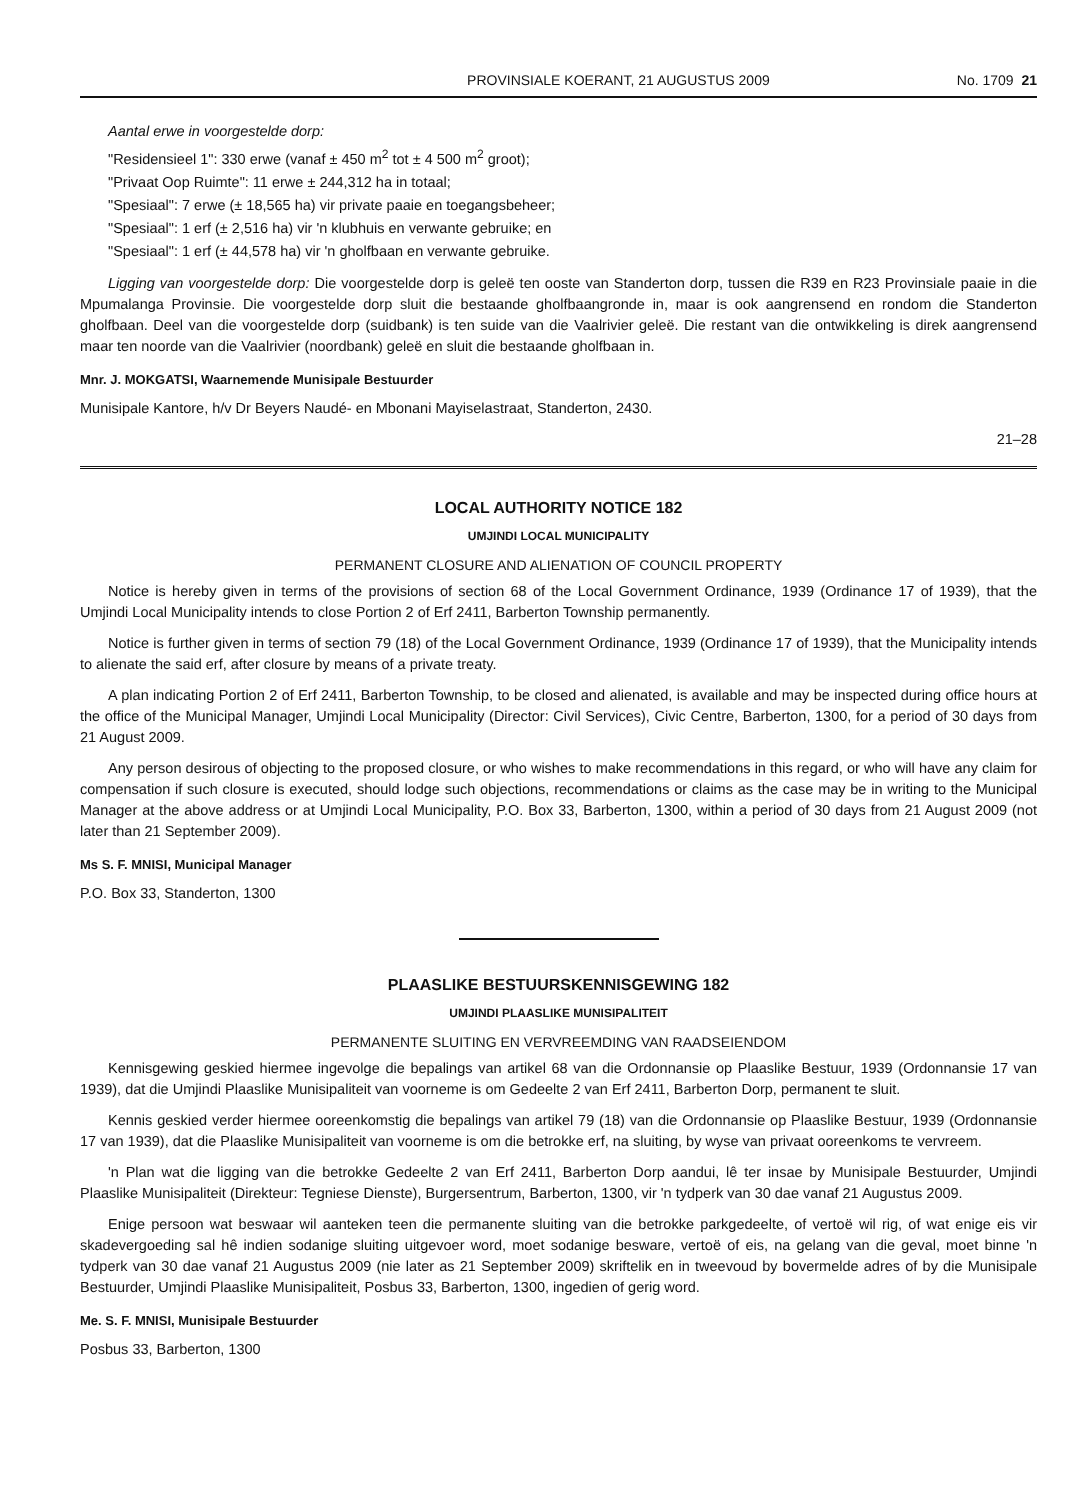PROVINSIALE KOERANT, 21 AUGUSTUS 2009 No. 1709 21
Aantal erwe in voorgestelde dorp:
"Residensieel 1": 330 erwe (vanaf ± 450 m<sup>2</sup> tot ± 4 500 m<sup>2</sup> groot);
"Privaat Oop Ruimte": 11 erwe ± 244,312 ha in totaal;
"Spesiaal": 7 erwe (± 18,565 ha) vir private paaie en toegangsbeheer;
"Spesiaal": 1 erf (± 2,516 ha) vir 'n klubhuis en verwante gebruike; en
"Spesiaal": 1 erf (± 44,578 ha) vir 'n gholfbaan en verwante gebruike.
Ligging van voorgestelde dorp: Die voorgestelde dorp is geleë ten ooste van Standerton dorp, tussen die R39 en R23 Provinsiale paaie in die Mpumalanga Provinsie. Die voorgestelde dorp sluit die bestaande gholfbaangronde in, maar is ook aangrensend en rondom die Standerton gholfbaan. Deel van die voorgestelde dorp (suidbank) is ten suide van die Vaalrivier geleë. Die restant van die ontwikkeling is direk aangrensend maar ten noorde van die Vaalrivier (noordbank) geleë en sluit die bestaande gholfbaan in.
Mnr. J. MOKGATSI, Waarnemende Munisipale Bestuurder
Munisipale Kantore, h/v Dr Beyers Naudé- en Mbonani Mayiselastraat, Standerton, 2430.
21–28
LOCAL AUTHORITY NOTICE 182
UMJINDI LOCAL MUNICIPALITY
PERMANENT CLOSURE AND ALIENATION OF COUNCIL PROPERTY
Notice is hereby given in terms of the provisions of section 68 of the Local Government Ordinance, 1939 (Ordinance 17 of 1939), that the Umjindi Local Municipality intends to close Portion 2 of Erf 2411, Barberton Township permanently.
Notice is further given in terms of section 79 (18) of the Local Government Ordinance, 1939 (Ordinance 17 of 1939), that the Municipality intends to alienate the said erf, after closure by means of a private treaty.
A plan indicating Portion 2 of Erf 2411, Barberton Township, to be closed and alienated, is available and may be inspected during office hours at the office of the Municipal Manager, Umjindi Local Municipality (Director: Civil Services), Civic Centre, Barberton, 1300, for a period of 30 days from 21 August 2009.
Any person desirous of objecting to the proposed closure, or who wishes to make recommendations in this regard, or who will have any claim for compensation if such closure is executed, should lodge such objections, recommendations or claims as the case may be in writing to the Municipal Manager at the above address or at Umjindi Local Municipality, P.O. Box 33, Barberton, 1300, within a period of 30 days from 21 August 2009 (not later than 21 September 2009).
Ms S. F. MNISI, Municipal Manager
P.O. Box 33, Standerton, 1300
PLAASLIKE BESTUURSKENNISGEWING 182
UMJINDI PLAASLIKE MUNISIPALITEIT
PERMANENTE SLUITING EN VERVREEMDING VAN RAADSEIENDOM
Kennisgewing geskied hiermee ingevolge die bepalings van artikel 68 van die Ordonnansie op Plaaslike Bestuur, 1939 (Ordonnansie 17 van 1939), dat die Umjindi Plaaslike Munisipaliteit van voorneme is om Gedeelte 2 van Erf 2411, Barberton Dorp, permanent te sluit.
Kennis geskied verder hiermee ooreenkomstig die bepalings van artikel 79 (18) van die Ordonnansie op Plaaslike Bestuur, 1939 (Ordonnansie 17 van 1939), dat die Plaaslike Munisipaliteit van voorneme is om die betrokke erf, na sluiting, by wyse van privaat ooreenkoms te vervreem.
'n Plan wat die ligging van die betrokke Gedeelte 2 van Erf 2411, Barberton Dorp aandui, lê ter insae by Munisipale Bestuurder, Umjindi Plaaslike Munisipaliteit (Direkteur: Tegniese Dienste), Burgersentrum, Barberton, 1300, vir 'n tydperk van 30 dae vanaf 21 Augustus 2009.
Enige persoon wat beswaar wil aanteken teen die permanente sluiting van die betrokke parkgedeelte, of vertoë wil rig, of wat enige eis vir skadevergoeding sal hê indien sodanige sluiting uitgevoer word, moet sodanige besware, vertoë of eis, na gelang van die geval, moet binne 'n tydperk van 30 dae vanaf 21 Augustus 2009 (nie later as 21 September 2009) skriftelik en in tweevoud by bovermelde adres of by die Munisipale Bestuurder, Umjindi Plaaslike Munisipaliteit, Posbus 33, Barberton, 1300, ingedien of gerig word.
Me. S. F. MNISI, Munisipale Bestuurder
Posbus 33, Barberton, 1300